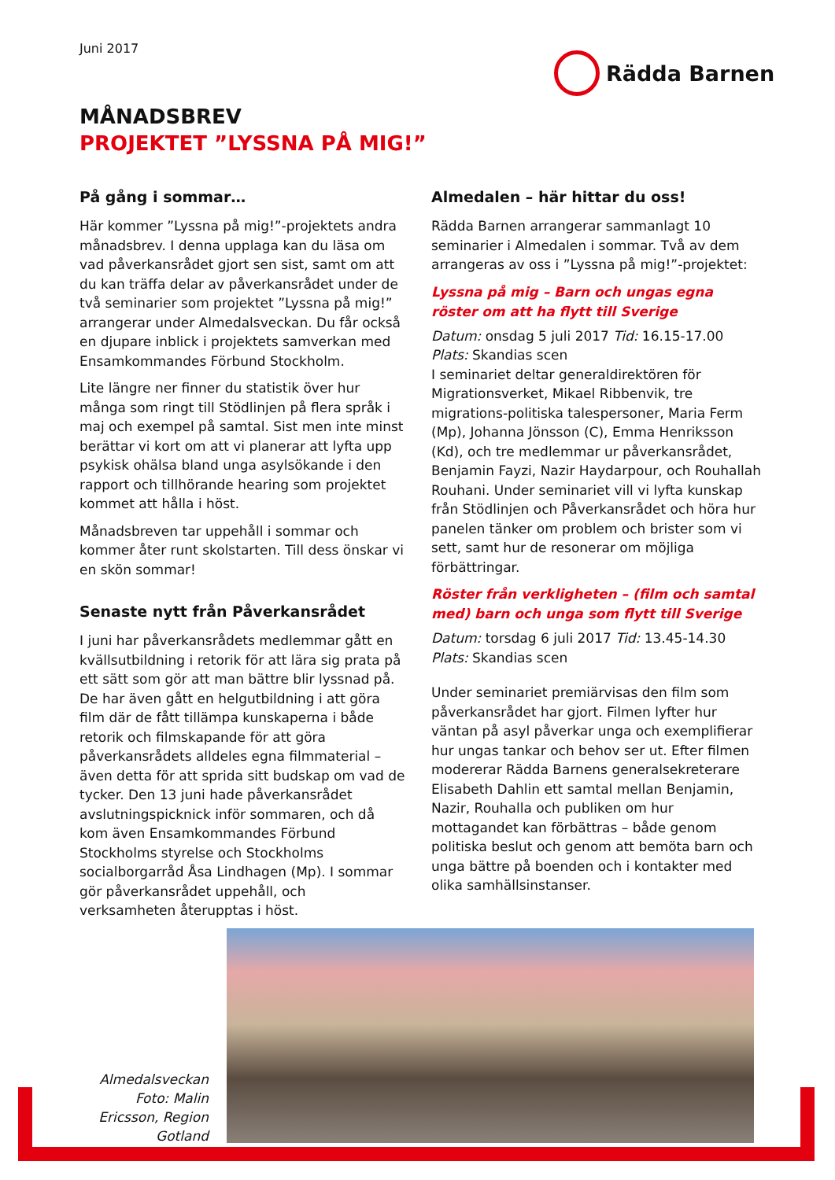Juni 2017
Rädda Barnen
MÅNADSBREV
PROJEKTET ”LYSSNA PÅ MIG!”
På gång i sommar…
Här kommer ”Lyssna på mig!”-projektets andra månadsbrev. I denna upplaga kan du läsa om vad påverkansrådet gjort sen sist, samt om att du kan träffa delar av påverkansrådet under de två seminarier som projektet ”Lyssna på mig!” arrangerar under Almedalsveckan. Du får också en djupare inblick i projektets samverkan med Ensamkommandes Förbund Stockholm.
Lite längre ner finner du statistik över hur många som ringt till Stödlinjen på flera språk i maj och exempel på samtal. Sist men inte minst berättar vi kort om att vi planerar att lyfta upp psykisk ohälsa bland unga asylsökande i den rapport och tillhörande hearing som projektet kommet att hålla i höst.
Månadsbreven tar uppehåll i sommar och kommer åter runt skolstarten. Till dess önskar vi en skön sommar!
Senaste nytt från Påverkansrådet
I juni har påverkansrådets medlemmar gått en kvällsutbildning i retorik för att lära sig prata på ett sätt som gör att man bättre blir lyssnad på. De har även gått en helgutbildning i att göra film där de fått tillämpa kunskaperna i både retorik och filmskapande för att göra påverkansrådets alldeles egna filmmaterial – även detta för att sprida sitt budskap om vad de tycker. Den 13 juni hade påverkansrådet avslutningspicknick inför sommaren, och då kom även Ensamkommandes Förbund Stockholms styrelse och Stockholms socialborgarråd Åsa Lindhagen (Mp). I sommar gör påverkansrådet uppehåll, och verksamheten återupptas i höst.
Almedalen – här hittar du oss!
Rädda Barnen arrangerar sammanlagt 10 seminarier i Almedalen i sommar. Två av dem arrangeras av oss i ”Lyssna på mig!”-projektet:
Lyssna på mig – Barn och ungas egna röster om att ha flytt till Sverige
Datum: onsdag 5 juli 2017 Tid: 16.15-17.00
Plats: Skandias scen
I seminariet deltar generaldirektören för Migrationsverket, Mikael Ribbenvik, tre migrations-politiska talespersoner, Maria Ferm (Mp), Johanna Jönsson (C), Emma Henriksson (Kd), och tre medlemmar ur påverkansrådet, Benjamin Fayzi, Nazir Haydarpour, och Rouhallah Rouhani. Under seminariet vill vi lyfta kunskap från Stödlinjen och Påverkansrådet och höra hur panelen tänker om problem och brister som vi sett, samt hur de resonerar om möjliga förbättringar.
Röster från verkligheten – (film och samtal med) barn och unga som flytt till Sverige
Datum: torsdag 6 juli 2017 Tid: 13.45-14.30
Plats: Skandias scen
Under seminariet premiärvisas den film som påverkansrådet har gjort. Filmen lyfter hur väntan på asyl påverkar unga och exemplifierar hur ungas tankar och behov ser ut. Efter filmen modererar Rädda Barnens generalsekreterare Elisabeth Dahlin ett samtal mellan Benjamin, Nazir, Rouhalla och publiken om hur mottagandet kan förbättras – både genom politiska beslut och genom att bemöta barn och unga bättre på boenden och i kontakter med olika samhällsinstanser.
Almedalsveckan
Foto: Malin Ericsson, Region Gotland